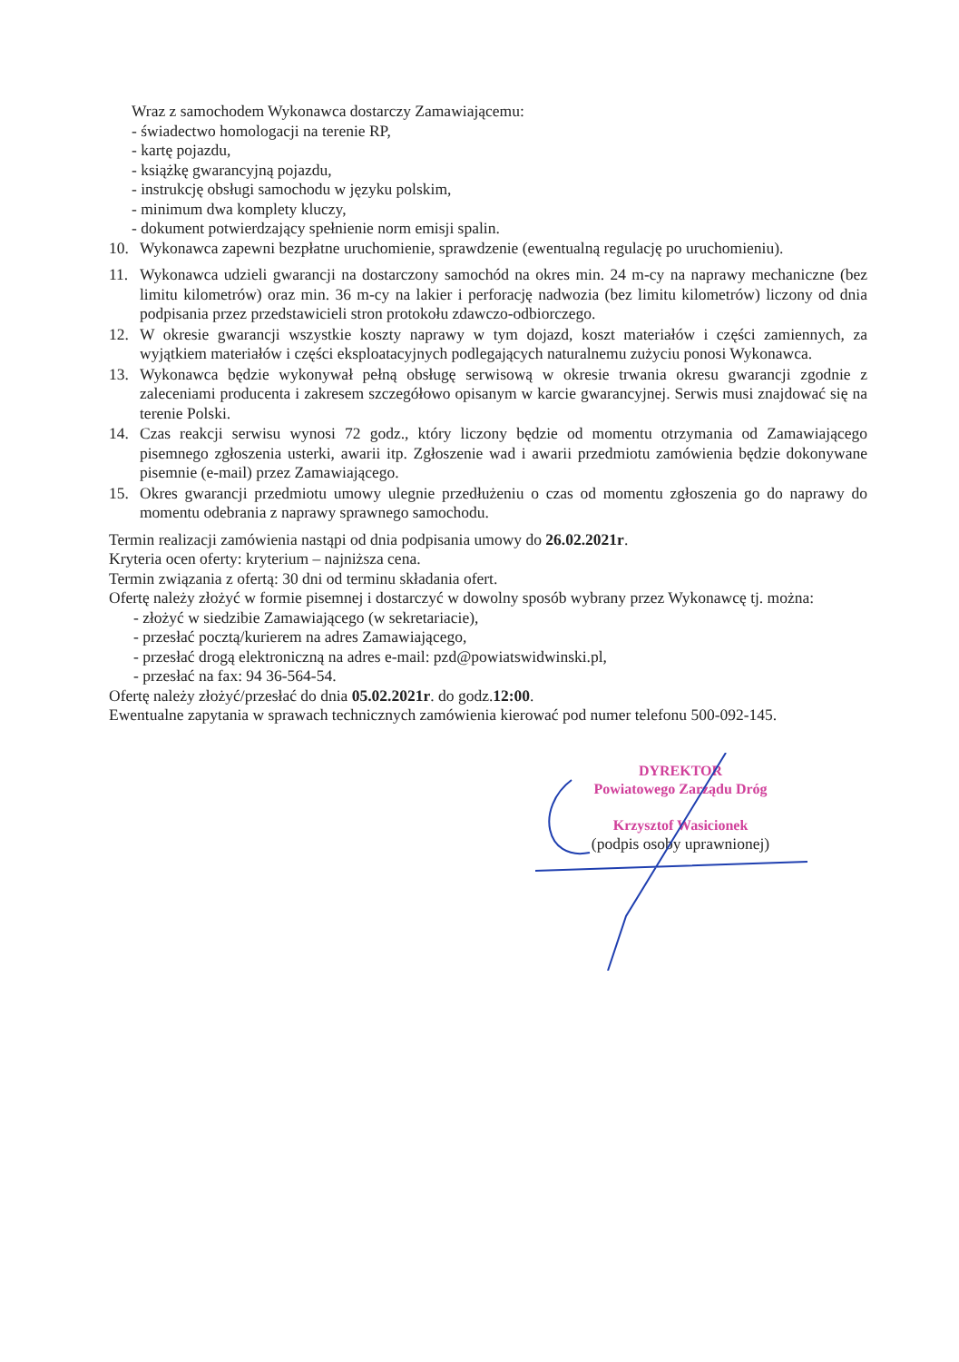Wraz z samochodem Wykonawca dostarczy Zamawiającemu:
- świadectwo homologacji na terenie RP,
- kartę pojazdu,
- książkę gwarancyjną pojazdu,
- instrukcję obsługi samochodu w języku polskim,
- minimum dwa komplety kluczy,
- dokument potwierdzający spełnienie norm emisji spalin.
10. Wykonawca zapewni bezpłatne uruchomienie, sprawdzenie (ewentualną regulację po uruchomieniu).
11. Wykonawca udzieli gwarancji na dostarczony samochód na okres min. 24 m-cy na naprawy mechaniczne (bez limitu kilometrów) oraz min. 36 m-cy na lakier i perforację nadwozia (bez limitu kilometrów) liczony od dnia podpisania przez przedstawicieli stron protokołu zdawczo-odbiorczego.
12. W okresie gwarancji wszystkie koszty naprawy w tym dojazd, koszt materiałów i części zamiennych, za wyjątkiem materiałów i części eksploatacyjnych podlegających naturalnemu zużyciu ponosi Wykonawca.
13. Wykonawca będzie wykonywał pełną obsługę serwisową w okresie trwania okresu gwarancji zgodnie z zaleceniami producenta i zakresem szczegółowo opisanym w karcie gwarancyjnej. Serwis musi znajdować się na terenie Polski.
14. Czas reakcji serwisu wynosi 72 godz., który liczony będzie od momentu otrzymania od Zamawiającego pisemnego zgłoszenia usterki, awarii itp. Zgłoszenie wad i awarii przedmiotu zamówienia będzie dokonywane pisemnie (e-mail) przez Zamawiającego.
15. Okres gwarancji przedmiotu umowy ulegnie przedłużeniu o czas od momentu zgłoszenia go do naprawy do momentu odebrania z naprawy sprawnego samochodu.
Termin realizacji zamówienia nastąpi od dnia podpisania umowy do 26.02.2021r.
Kryteria ocen oferty: kryterium – najniższa cena.
Termin związania z ofertą: 30 dni od terminu składania ofert.
Ofertę należy złożyć w formie pisemnej i dostarczyć w dowolny sposób wybrany przez Wykonawcę tj. można:
- złożyć w siedzibie Zamawiającego (w sekretariacie),
- przesłać pocztą/kurierem na adres Zamawiającego,
- przesłać drogą elektroniczną na adres e-mail: pzd@powiatswidwinski.pl,
- przesłać na fax: 94 36-564-54.
Ofertę należy złożyć/przesłać do dnia 05.02.2021r. do godz.12:00.
Ewentualne zapytania w sprawach technicznych zamówienia kierować pod numer telefonu 500-092-145.
DYREKTOR
Powiatowego Zarządu Dróg
Krzysztof Wasicionek
(podpis osoby uprawnionej)